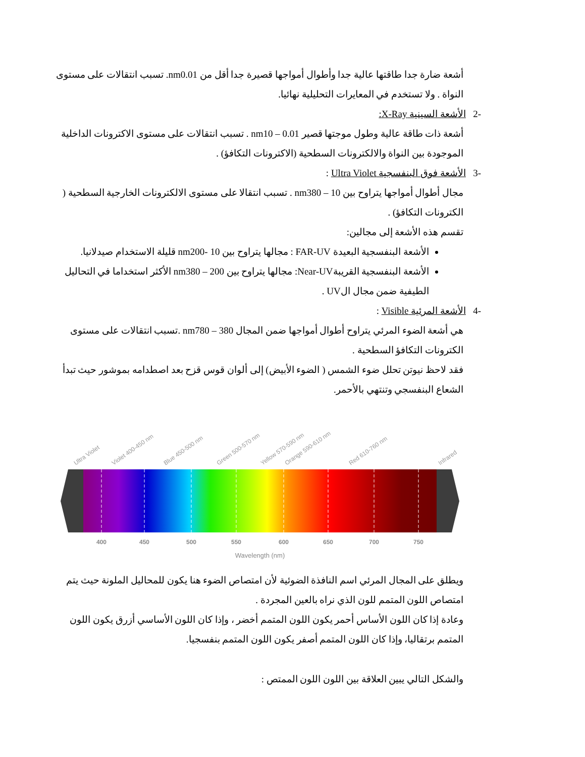أشعة ضارة جدا طاقتها عالية جدا وأطوال أمواجها قصيرة جدا أقل من nm0.01. تسبب انتقالات على مستوى النواة . ولا تستخدم في المعايرات التحليلية نهائيا.
-2 الأشعة السينية X-Ray:
أشعة ذات طاقة عالية وطول موجتها قصير nm10 – 0.01 . تسبب انتقالات على مستوى الاكترونات الداخلية الموجودة بين النواة والالكترونات السطحية (الاكترونات التكافؤ) .
-3 الأشعة فوق البنفسجية Ultra Violet :
مجال أطوال أمواجها يتراوح بين 10 – nm380 . تسبب انتقالا على مستوى الالكترونات الخارجية السطحية ( الكترونات التكافؤ) .
تقسم هذه الأشعة إلى مجالين:
الأشعة البنفسجية البعيدة FAR-UV : مجالها يتراوح بين 10 -nm200 قليلة الاستخدام صيدلانيا.
الأشعة البنفسجية القريبةNear-UV: مجالها يتراوح بين 200 – nm380 الأكثر استخداما في التحاليل الطيفية ضمن مجال الUV .
-4 الأشعة المرئية Visible :
هي أشعة الضوء المرئي يتراوح أطوال أمواجها ضمن المجال 380 – nm780 .تسبب انتقالات على مستوى الكترونات التكافؤ السطحية .
فقد لاحظ نيوتن تحلل ضوء الشمس ( الضوء الأبيض) إلى ألوان قوس قزح بعد اصطدامه بموشور حيث تبدأ الشعاع البنفسجي وتنتهي بالأحمر.
400
450
500
550
600
650
700
750
Wavelength (nm)
Ultra Violet
Violet 400-450 nm
Blue 450-500 nm
Green 500-570 nm
Yellow 570-590 nm
Orange 590-610 nm
Red 610-760 nm
Infrared
ويطلق على المجال المرئي اسم النافذة الضوئية لأن امتصاص الضوء هنا يكون للمحاليل الملونة حيث يتم امتصاص اللون المتمم للون الذي نراه بالعين المجردة .
وعادة إذا كان اللون الأساس أحمر يكون اللون المتمم أخضر ، وإذا كان اللون الأساسي أزرق يكون اللون المتمم برتقاليا، وإذا كان اللون المتمم أصفر يكون اللون المتمم بنفسجيا.
والشكل التالي يبين العلاقة بين اللون اللون الممتص :